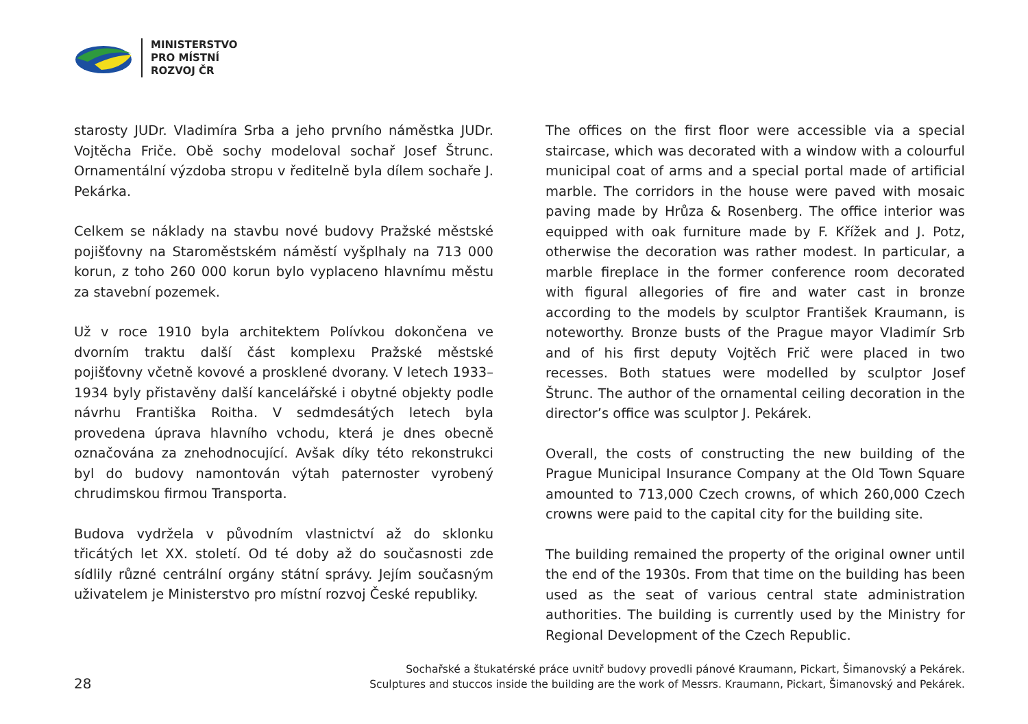MINISTERSTVO
PRO MÍSTNÍ
ROZVOJ ČR
starosty JUDr. Vladimíra Srba a jeho prvního náměstka JUDr. Vojtěcha Friče. Obě sochy modeloval sochař Josef Štrunc. Ornamentální výzdoba stropu v ředitelně byla dílem sochaře J. Pekárka.
Celkem se náklady na stavbu nové budovy Pražské městské pojišťovny na Staroměstském náměstí vyšplhaly na 713 000 korun, z toho 260 000 korun bylo vyplaceno hlavnímu městu za stavební pozemek.
Už v roce 1910 byla architektem Polívkou dokončena ve dvorním traktu další část komplexu Pražské městské pojišťovny včetně kovové a prosklené dvorany. V letech 1933–1934 byly přistavěny další kancelářské i obytné objekty podle návrhu Františka Roitha. V sedmdesátých letech byla provedena úprava hlavního vchodu, která je dnes obecně označována za znehodnocující. Avšak díky této rekonstrukci byl do budovy namontován výtah paternoster vyrobený chrudimskou firmou Transporta.
Budova vydržela v původním vlastnictví až do sklonku třicátých let XX. století. Od té doby až do současnosti zde sídlily různé centrální orgány státní správy. Jejím současným uživatelem je Ministerstvo pro místní rozvoj České republiky.
The offices on the first floor were accessible via a special staircase, which was decorated with a window with a colourful municipal coat of arms and a special portal made of artificial marble. The corridors in the house were paved with mosaic paving made by Hrůza & Rosenberg. The office interior was equipped with oak furniture made by F. Křížek and J. Potz, otherwise the decoration was rather modest. In particular, a marble fireplace in the former conference room decorated with figural allegories of fire and water cast in bronze according to the models by sculptor František Kraumann, is noteworthy. Bronze busts of the Prague mayor Vladimír Srb and of his first deputy Vojtěch Frič were placed in two recesses. Both statues were modelled by sculptor Josef Štrunc. The author of the ornamental ceiling decoration in the director’s office was sculptor J. Pekárek.
Overall, the costs of constructing the new building of the Prague Municipal Insurance Company at the Old Town Square amounted to 713,000 Czech crowns, of which 260,000 Czech crowns were paid to the capital city for the building site.
The building remained the property of the original owner until the end of the 1930s. From that time on the building has been used as the seat of various central state administration authorities. The building is currently used by the Ministry for Regional Development of the Czech Republic.
28
Sochařské a štukatérské práce uvnitř budovy provedli pánové Kraumann, Pickart, Šimanovský a Pekárek.
Sculptures and stuccos inside the building are the work of Messrs. Kraumann, Pickart, Šimanovský and Pekárek.